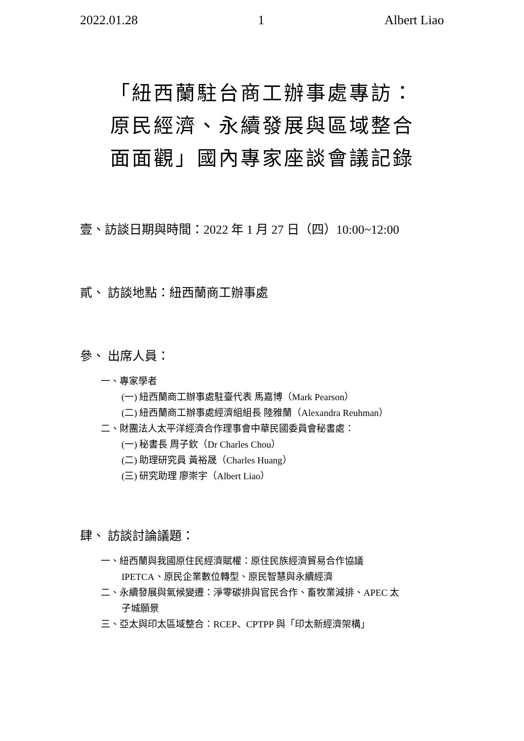2022.01.28 1 Albert Liao
「紐西蘭駐台商工辦事處專訪：
原民經濟、永續發展與區域整合
面面觀」國內專家座談會議記錄
壹、訪談日期與時間：2022 年 1 月 27 日（四）10:00~12:00
貳、 訪談地點：紐西蘭商工辦事處
參、 出席人員：
一、專家學者
(一) 紐西蘭商工辦事處駐臺代表 馬嘉博（Mark Pearson）
(二) 紐西蘭商工辦事處經濟組組長 陸雅蘭（Alexandra Reuhman）
二、財團法人太平洋經濟合作理事會中華民國委員會秘書處：
(一) 秘書長 周子欽（Dr Charles Chou）
(二) 助理研究員 黃裕晟（Charles Huang）
(三) 研究助理 廖崇宇（Albert Liao）
肆、 訪談討論議題：
一、紐西蘭與我國原住民經濟賦權：原住民族經濟貿易合作協議
IPETCA、原民企業數位轉型、原民智慧與永續經濟
二、永續發展與氣候變遷：淨零碳排與官民合作、畜牧業減排、APEC 太
子城願景
三、亞太與印太區域整合：RCEP、CPTPP 與「印太新經濟架構」